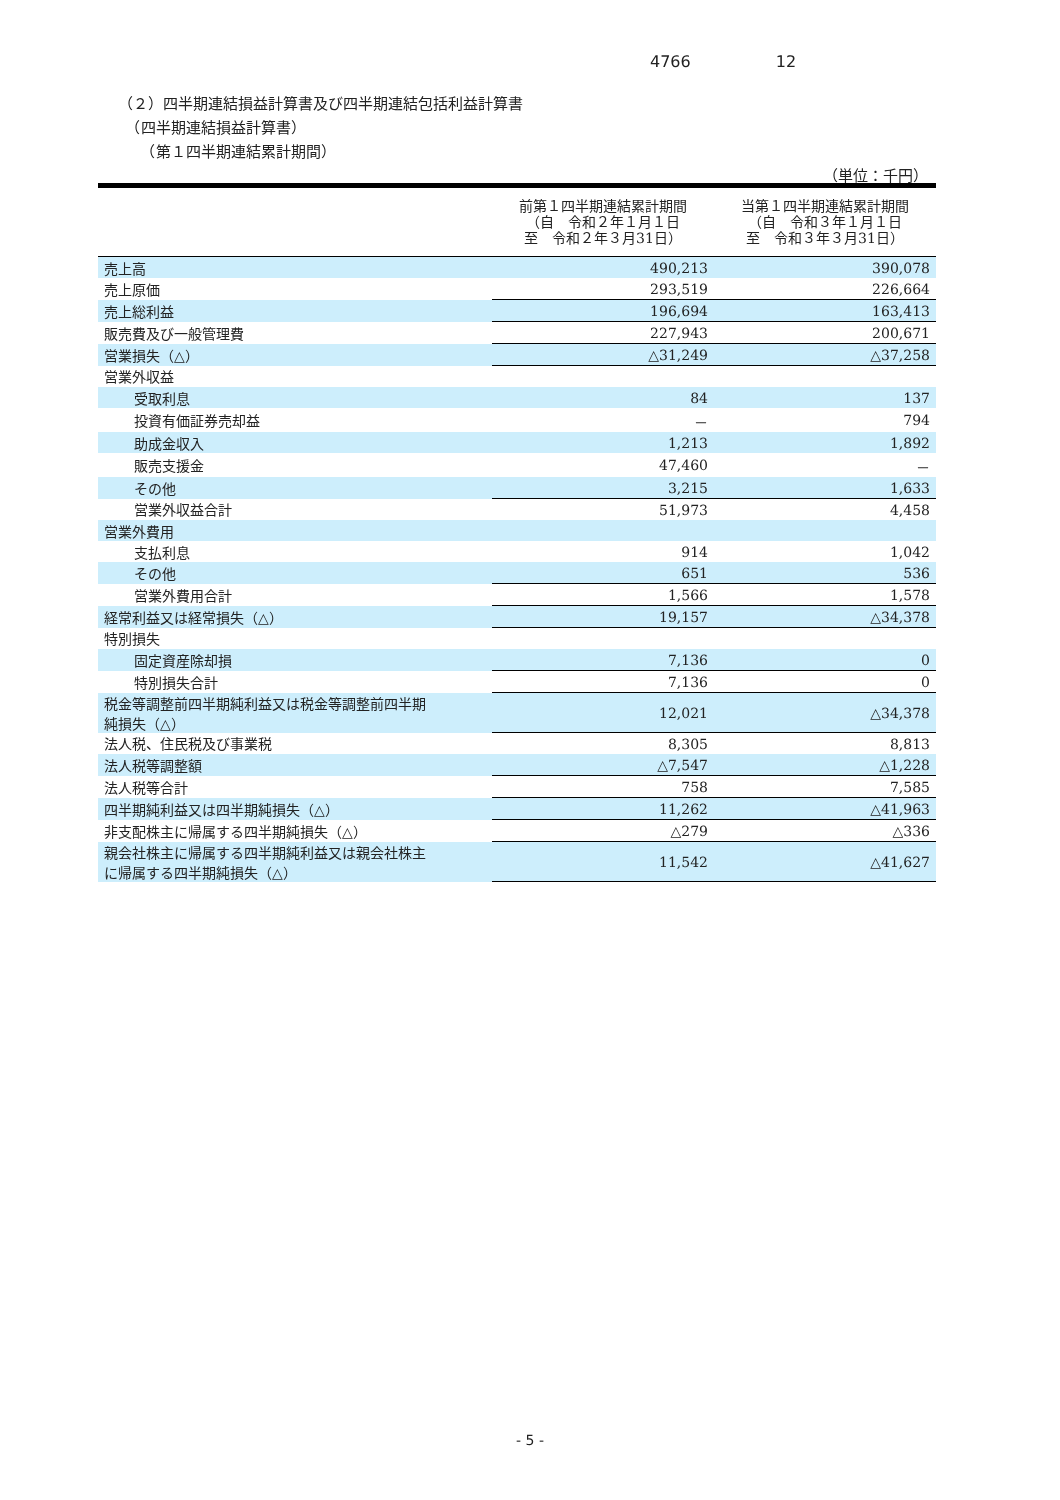4766 12
（２）四半期連結損益計算書及び四半期連結包括利益計算書
　（四半期連結損益計算書）
　　（第１四半期連結累計期間）
（単位：千円）
| | 前第１四半期連結累計期間 （自 令和２年１月１日 至 令和２年３月31日） | 当第１四半期連結累計期間 （自 令和３年１月１日 至 令和３年３月31日） |
| --- | --- | --- |
| 売上高 | 490,213 | 390,078 |
| 売上原価 | 293,519 | 226,664 |
| 売上総利益 | 196,694 | 163,413 |
| 販売費及び一般管理費 | 227,943 | 200,671 |
| 営業損失（△） | △31,249 | △37,258 |
| 営業外収益 | | |
| 受取利息 | 84 | 137 |
| 投資有価証券売却益 | － | 794 |
| 助成金収入 | 1,213 | 1,892 |
| 販売支援金 | 47,460 | － |
| その他 | 3,215 | 1,633 |
| 営業外収益合計 | 51,973 | 4,458 |
| 営業外費用 | | |
| 支払利息 | 914 | 1,042 |
| その他 | 651 | 536 |
| 営業外費用合計 | 1,566 | 1,578 |
| 経常利益又は経常損失（△） | 19,157 | △34,378 |
| 特別損失 | | |
| 固定資産除却損 | 7,136 | 0 |
| 特別損失合計 | 7,136 | 0 |
| 税金等調整前四半期純利益又は税金等調整前四半期 純損失（△） | 12,021 | △34,378 |
| 法人税、住民税及び事業税 | 8,305 | 8,813 |
| 法人税等調整額 | △7,547 | △1,228 |
| 法人税等合計 | 758 | 7,585 |
| 四半期純利益又は四半期純損失（△） | 11,262 | △41,963 |
| 非支配株主に帰属する四半期純損失（△） | △279 | △336 |
| 親会社株主に帰属する四半期純利益又は親会社株主 に帰属する四半期純損失（△） | 11,542 | △41,627 |
- 5 -